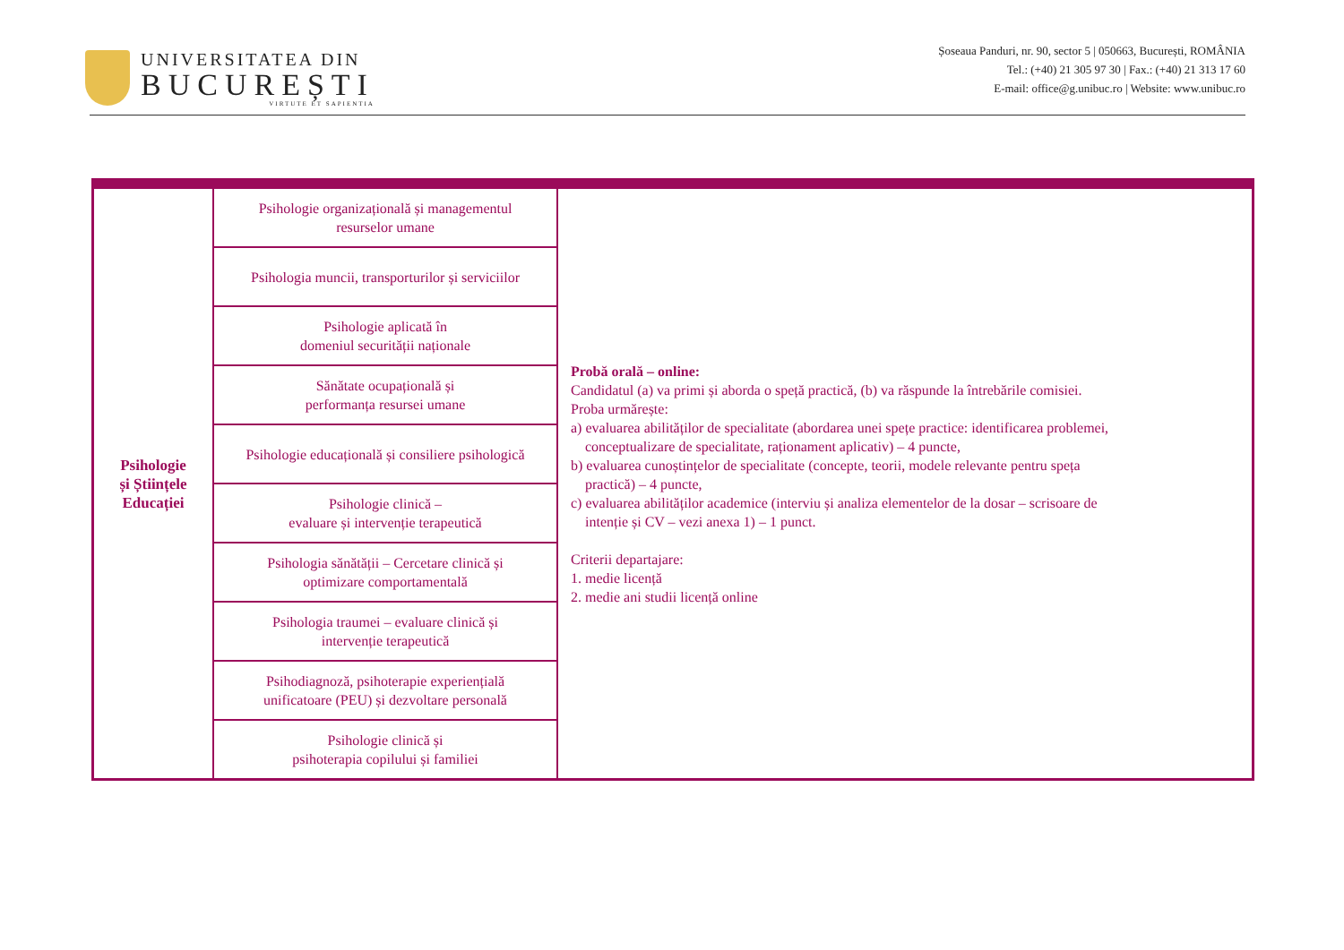UNIVERSITATEA DIN
BUCUREȘTI
VIRTUTE ET SAPIENTIA
Șoseaua Panduri, nr. 90, sector 5 | 050663, București, ROMÂNIA
Tel.: (+40) 21 305 97 30 | Fax.: (+40) 21 313 17 60
E-mail: office@g.unibuc.ro | Website: www.unibuc.ro
| Psihologie și Științele Educației | Psihologie organizațională și managementul resurselor umane | Probă orală – online: Candidatul (a) va primi și aborda o speță practică, (b) va răspunde la întrebările comisiei. Proba urmărește: a) evaluarea abilităților de specialitate (abordarea unei spețe practice: identificarea problemei, conceptualizare de specialitate, raționament aplicativ) – 4 puncte, b) evaluarea cunoștințelor de specialitate (concepte, teorii, modele relevante pentru speța practică) – 4 puncte, c) evaluarea abilităților academice (interviu și analiza elementelor de la dosar – scrisoare de intenție și CV – vezi anexa 1) – 1 punct. Criterii departajare: 1. medie licență 2. medie ani studii licență online |
| | Psihologia muncii, transporturilor și serviciilor | |
| | Psihologie aplicată în domeniul securității naționale | |
| | Sănătate ocupațională și performanța resursei umane | |
| | Psihologie educațională și consiliere psihologică | |
| | Psihologie clinică – evaluare și intervenție terapeutică | |
| | Psihologia sănătății – Cercetare clinică și optimizare comportamentală | |
| | Psihologia traumei – evaluare clinică și intervenție terapeutică | |
| | Psihodiagnoză, psihoterapie experiențială unificatoare (PEU) și dezvoltare personală | |
| | Psihologie clinică și psihoterapia copilului și familiei | |